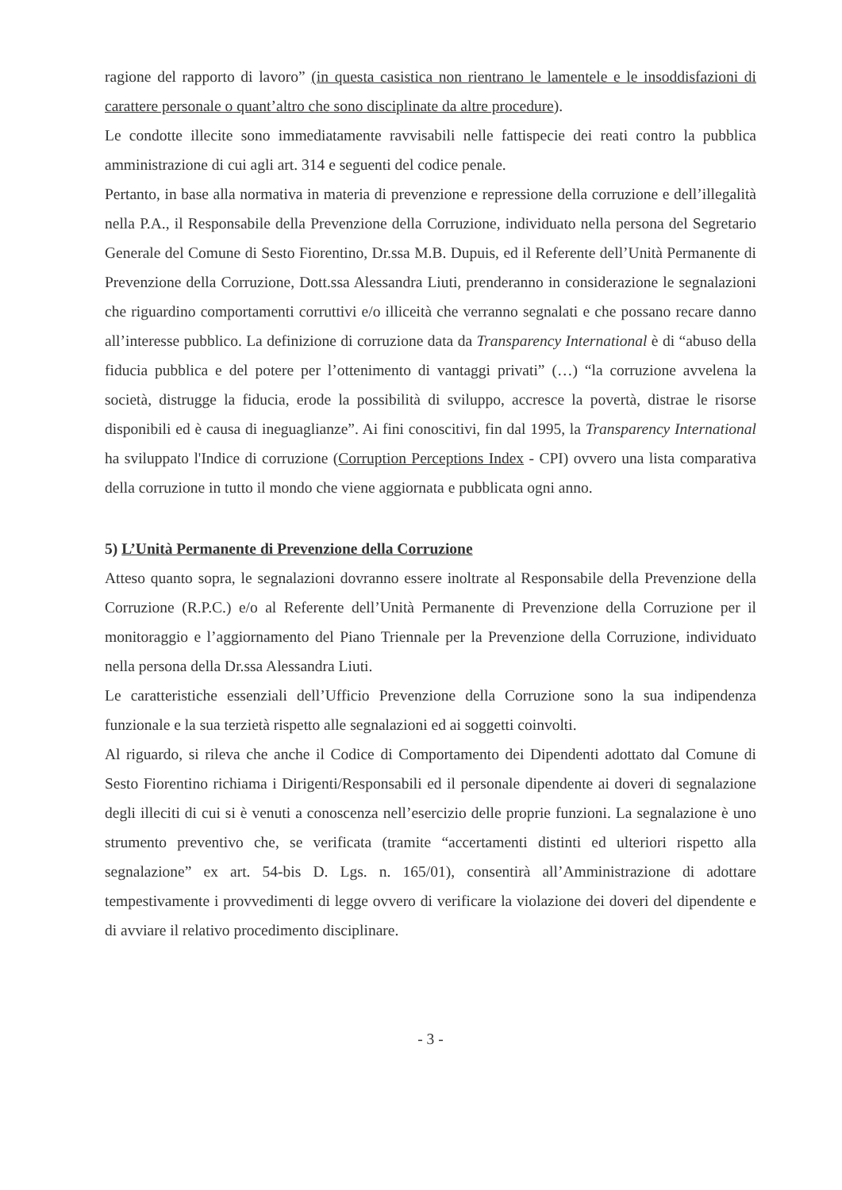ragione del rapporto di lavoro” (in questa casistica non rientrano le lamentele e le insoddisfazioni di carattere personale o quant’altro che sono disciplinate da altre procedure).
Le condotte illecite sono immediatamente ravvisabili nelle fattispecie dei reati contro la pubblica amministrazione di cui agli art. 314 e seguenti del codice penale.
Pertanto, in base alla normativa in materia di prevenzione e repressione della corruzione e dell’illegalità nella P.A., il Responsabile della Prevenzione della Corruzione, individuato nella persona del Segretario Generale del Comune di Sesto Fiorentino, Dr.ssa M.B. Dupuis, ed il Referente dell’Unità Permanente di Prevenzione della Corruzione, Dott.ssa Alessandra Liuti, prenderanno in considerazione le segnalazioni che riguardino comportamenti corruttivi e/o illiceità che verranno segnalati e che possano recare danno all’interesse pubblico. La definizione di corruzione data da Transparency International è di “abuso della fiducia pubblica e del potere per l’ottenimento di vantaggi privati” (…) “la corruzione avvelena la società, distrugge la fiducia, erode la possibilità di sviluppo, accresce la povertà, distrae le risorse disponibili ed è causa di ineguaglianze”. Ai fini conoscitivi, fin dal 1995, la Transparency International ha sviluppato l'Indice di corruzione (Corruption Perceptions Index - CPI) ovvero una lista comparativa della corruzione in tutto il mondo che viene aggiornata e pubblicata ogni anno.
5) L’Unità Permanente di Prevenzione della Corruzione
Atteso quanto sopra, le segnalazioni dovranno essere inoltrate al Responsabile della Prevenzione della Corruzione (R.P.C.) e/o al Referente dell’Unità Permanente di Prevenzione della Corruzione per il monitoraggio e l’aggiornamento del Piano Triennale per la Prevenzione della Corruzione, individuato nella persona della Dr.ssa Alessandra Liuti.
Le caratteristiche essenziali dell’Ufficio Prevenzione della Corruzione sono la sua indipendenza funzionale e la sua terzietà rispetto alle segnalazioni ed ai soggetti coinvolti.
Al riguardo, si rileva che anche il Codice di Comportamento dei Dipendenti adottato dal Comune di Sesto Fiorentino richiama i Dirigenti/Responsabili ed il personale dipendente ai doveri di segnalazione degli illeciti di cui si è venuti a conoscenza nell’esercizio delle proprie funzioni. La segnalazione è uno strumento preventivo che, se verificata (tramite “accertamenti distinti ed ulteriori rispetto alla segnalazione” ex art. 54-bis D. Lgs. n. 165/01), consentirà all’Amministrazione di adottare tempestivamente i provvedimenti di legge ovvero di verificare la violazione dei doveri del dipendente e di avviare il relativo procedimento disciplinare.
- 3 -